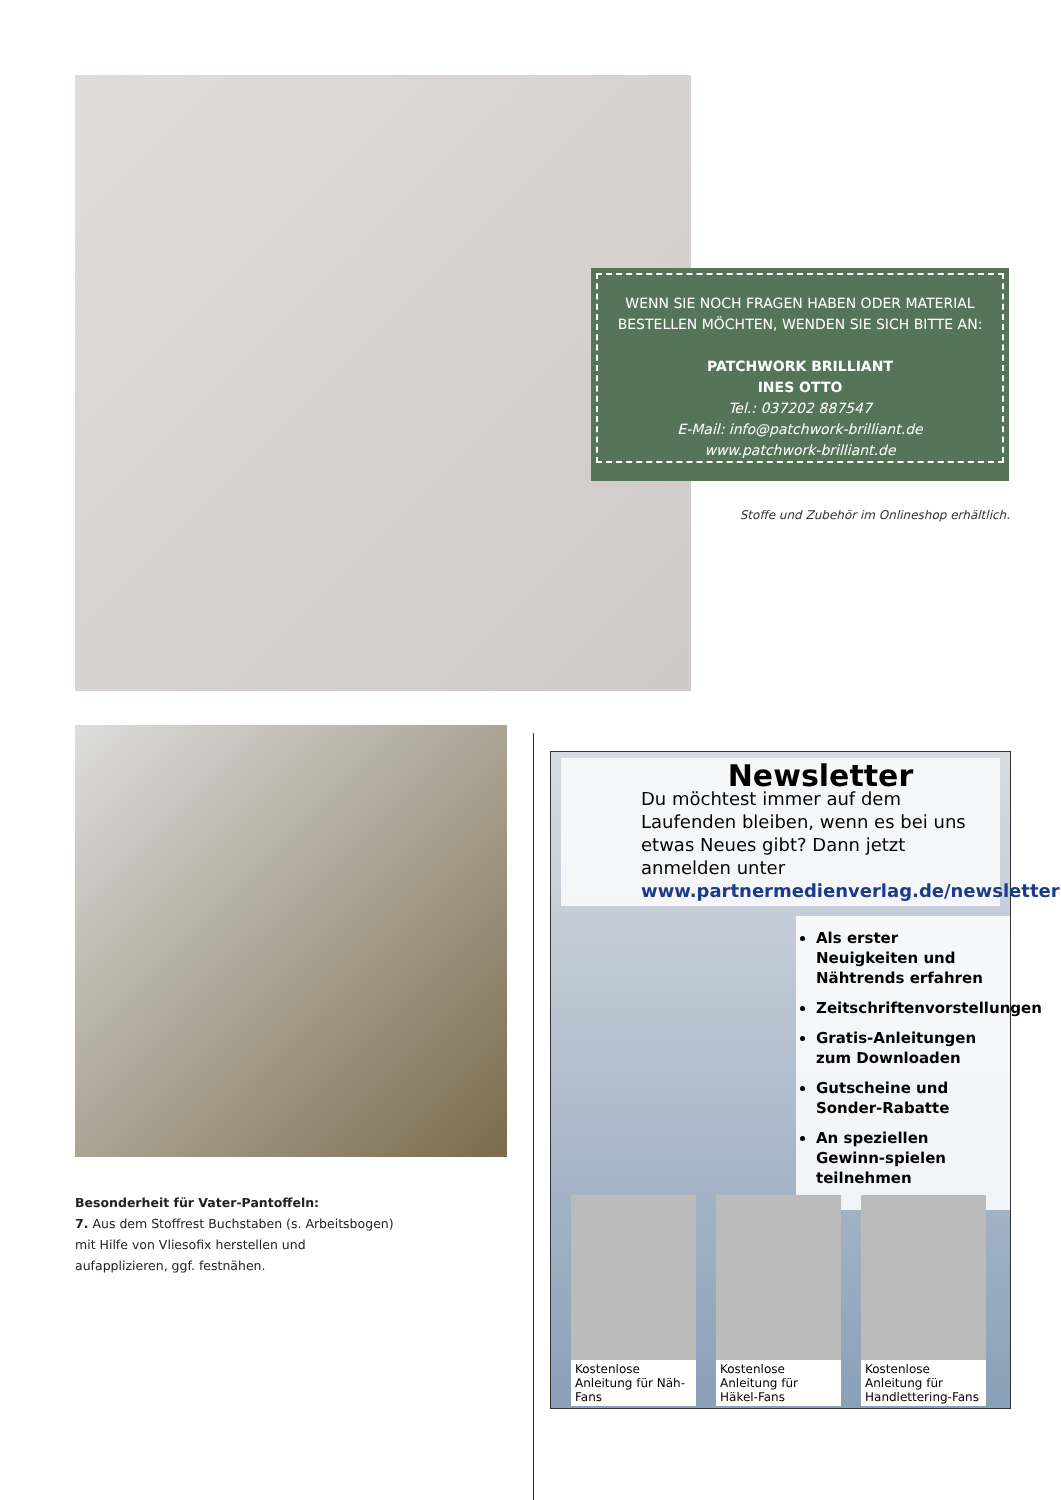WENN SIE NOCH FRAGEN HABEN ODER MATERIAL BESTELLEN MÖCHTEN, WENDEN SIE SICH BITTE AN:
PATCHWORK BRILLIANT
INES OTTO
Tel.: 037202 887547
E-Mail: info@patchwork-brilliant.de
www.patchwork-brilliant.de
Stoffe und Zubehör im Onlineshop erhältlich.
Besonderheit für Vater-Pantoffeln:
7. Aus dem Stoffrest Buchstaben (s. Arbeitsbogen) mit Hilfe von Vliesofix herstellen und aufapplizieren, ggf. festnähen.
Newsletter
Du möchtest immer auf dem Laufenden bleiben, wenn es bei uns etwas Neues gibt? Dann jetzt anmelden unter
www.partnermedienverlag.de/newsletter
Als erster Neuigkeiten und Nähtrends erfahren
Zeitschriftenvorstellungen
Gratis-Anleitungen zum Downloaden
Gutscheine und Sonder-Rabatte
An speziellen Gewinn-spielen teilnehmen
Kostenlose Anleitung für Näh-Fans
Kostenlose Anleitung für Häkel-Fans
Kostenlose Anleitung für Handlettering-Fans